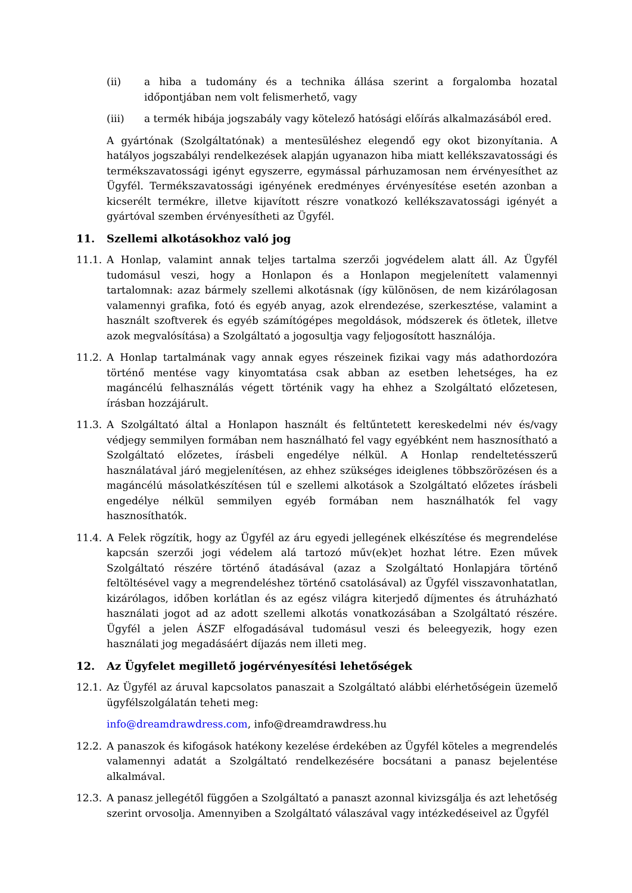(ii) a hiba a tudomány és a technika állása szerint a forgalomba hozatal időpontjában nem volt felismerhető, vagy
(iii) a termék hibája jogszabály vagy kötelező hatósági előírás alkalmazásából ered.
A gyártónak (Szolgáltatónak) a mentesüléshez elegendő egy okot bizonyítania. A hatályos jogszabályi rendelkezések alapján ugyanazon hiba miatt kellékszavatossági és termékszavatossági igényt egyszerre, egymással párhuzamosan nem érvényesíthet az Ügyfél. Termékszavatossági igényének eredményes érvényesítése esetén azonban a kicserélt termékre, illetve kijavított részre vonatkozó kellékszavatossági igényét a gyártóval szemben érvényesítheti az Ügyfél.
11. Szellemi alkotásokhoz való jog
11.1. A Honlap, valamint annak teljes tartalma szerzői jogvédelem alatt áll. Az Ügyfél tudomásul veszi, hogy a Honlapon és a Honlapon megjelenített valamennyi tartalomnak: azaz bármely szellemi alkotásnak (így különösen, de nem kizárólagosan valamennyi grafika, fotó és egyéb anyag, azok elrendezése, szerkesztése, valamint a használt szoftverek és egyéb számítógépes megoldások, módszerek és ötletek, illetve azok megvalósítása) a Szolgáltató a jogosultja vagy feljogosított használója.
11.2. A Honlap tartalmának vagy annak egyes részeinek fizikai vagy más adathordozóra történő mentése vagy kinyomtatása csak abban az esetben lehetséges, ha ez magáncélú felhasználás végett történik vagy ha ehhez a Szolgáltató előzetesen, írásban hozzájárult.
11.3. A Szolgáltató által a Honlapon használt és feltűntetett kereskedelmi név és/vagy védjegy semmilyen formában nem használható fel vagy egyébként nem hasznosítható a Szolgáltató előzetes, írásbeli engedélye nélkül. A Honlap rendeltetésszerű használatával járó megjelenítésen, az ehhez szükséges ideiglenes többszörözésen és a magáncélú másolatkészítésen túl e szellemi alkotások a Szolgáltató előzetes írásbeli engedélye nélkül semmilyen egyéb formában nem használhatók fel vagy hasznosíthatók.
11.4. A Felek rögzítik, hogy az Ügyfél az áru egyedi jellegének elkészítése és megrendelése kapcsán szerzői jogi védelem alá tartozó műv(ek)et hozhat létre. Ezen művek Szolgáltató részére történő átadásával (azaz a Szolgáltató Honlapjára történő feltöltésével vagy a megrendeléshez történő csatolásával) az Ügyfél visszavonhatatlan, kizárólagos, időben korlátlan és az egész világra kiterjedő díjmentes és átruházható használati jogot ad az adott szellemi alkotás vonatkozásában a Szolgáltató részére. Ügyfél a jelen ÁSZF elfogadásával tudomásul veszi és beleegyezik, hogy ezen használati jog megadásáért díjazás nem illeti meg.
12. Az Ügyfelet megillető jogérvényesítési lehetőségek
12.1. Az Ügyfél az áruval kapcsolatos panaszait a Szolgáltató alábbi elérhetőségein üzemelő ügyfélszolgálatán teheti meg:
info@dreamdrawdress.com, info@dreamdrawdress.hu
12.2. A panaszok és kifogások hatékony kezelése érdekében az Ügyfél köteles a megrendelés valamennyi adatát a Szolgáltató rendelkezésére bocsátani a panasz bejelentése alkalmával.
12.3. A panasz jellegétől függően a Szolgáltató a panaszt azonnal kivizsgálja és azt lehetőség szerint orvosolja. Amennyiben a Szolgáltató válaszával vagy intézkedéseivel az Ügyfél